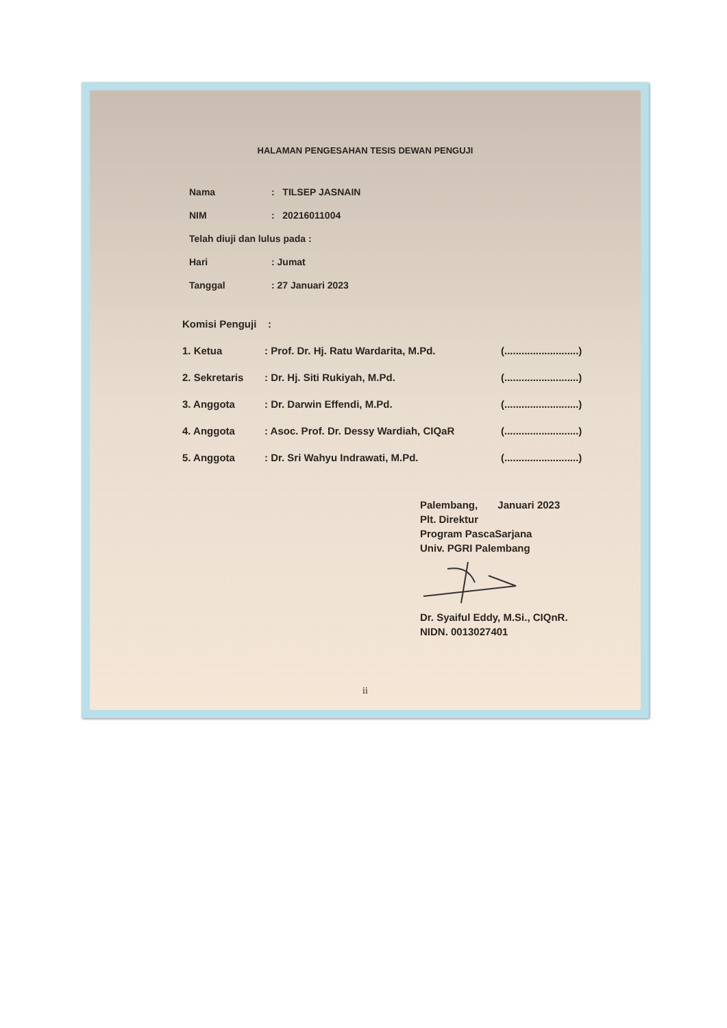HALAMAN PENGESAHAN TESIS DEWAN PENGUJI
Nama: TILSEP JASNAIN
NIM: 20216011004
Telah diuji dan lulus pada :
Hari: Jumat
Tanggal: 27 Januari 2023
Komisi Penguji :
1. Ketua: Prof. Dr. Hj. Ratu Wardarita, M.Pd. (..........................)
2. Sekretaris: Dr. Hj. Siti Rukiyah, M.Pd. (..........................)
3. Anggota: Dr. Darwin Effendi, M.Pd. (..........................)
4. Anggota: Asoc. Prof. Dr. Dessy Wardiah, CIQaR (..........................)
5. Anggota: Dr. Sri Wahyu Indrawati, M.Pd. (..........................)
Palembang, Januari 2023
Plt. Direktur
Program PascaSarjana
Univ. PGRI Palembang
Dr. Syaiful Eddy, M.Si., CIQnR.
NIDN. 0013027401
ii